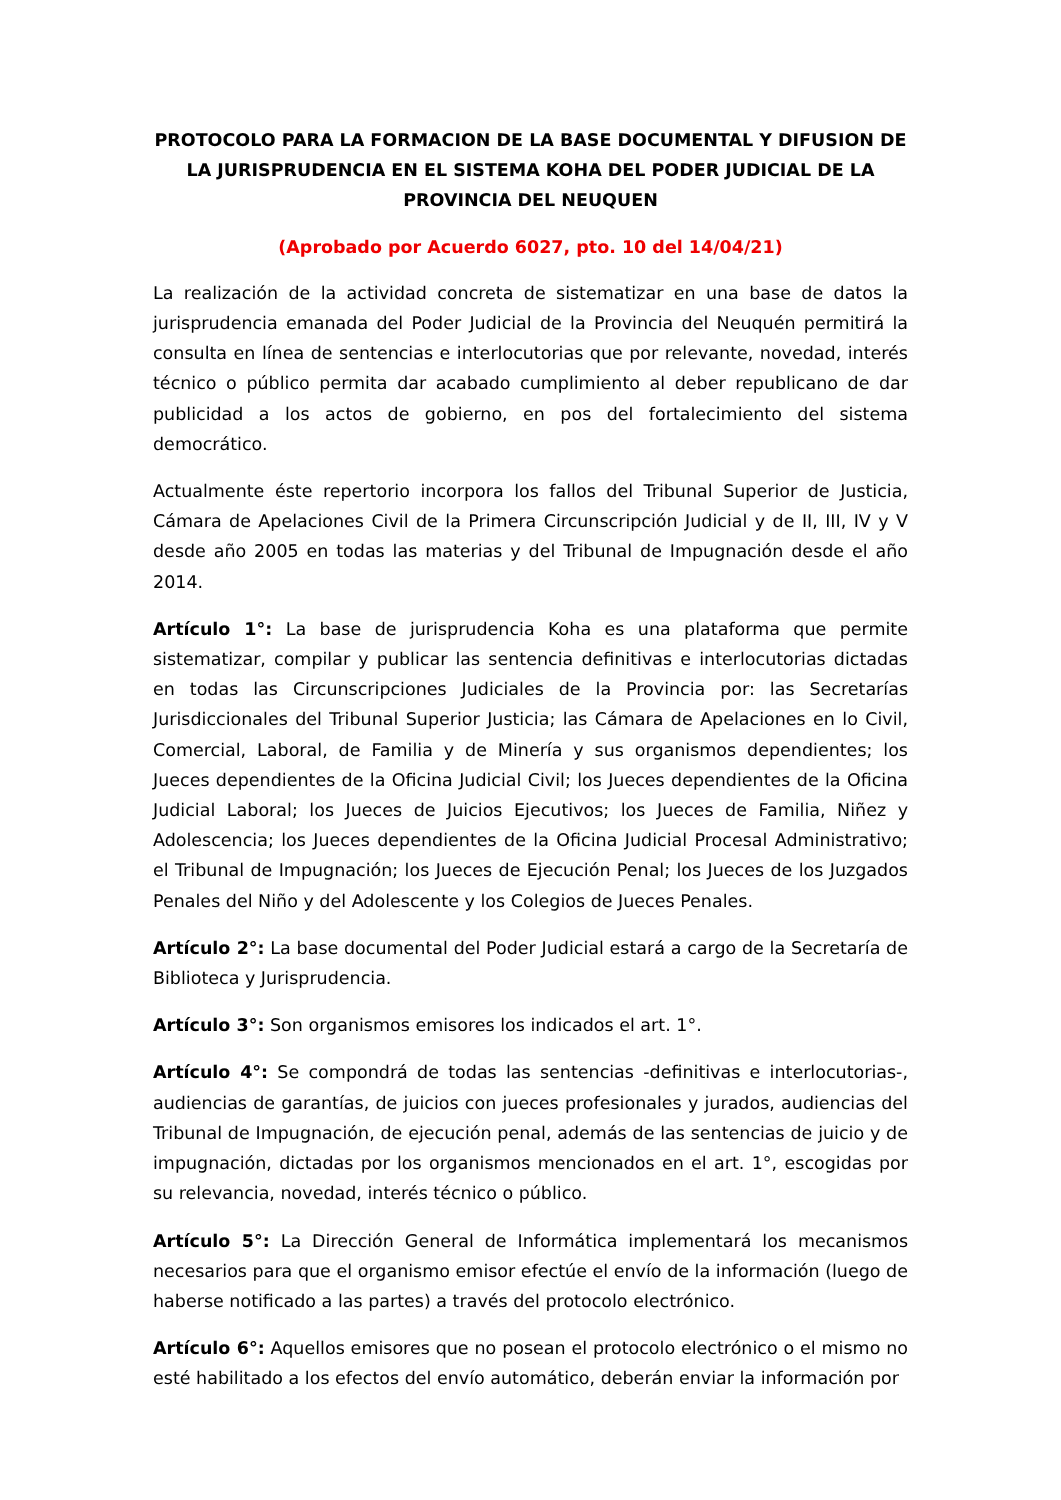PROTOCOLO PARA LA FORMACION DE LA BASE DOCUMENTAL Y DIFUSION DE LA JURISPRUDENCIA EN EL SISTEMA KOHA DEL PODER JUDICIAL DE LA PROVINCIA DEL NEUQUEN
(Aprobado por Acuerdo 6027, pto. 10 del 14/04/21)
La realización de la actividad concreta de sistematizar en una base de datos la jurisprudencia emanada del Poder Judicial de la Provincia del Neuquén permitirá la consulta en línea de sentencias e interlocutorias que por relevante, novedad, interés técnico o público permita dar acabado cumplimiento al deber republicano de dar publicidad a los actos de gobierno, en pos del fortalecimiento del sistema democrático.
Actualmente éste repertorio incorpora los fallos del Tribunal Superior de Justicia, Cámara de Apelaciones Civil de la Primera Circunscripción Judicial y de II, III, IV y V desde año 2005 en todas las materias y del Tribunal de Impugnación desde el año 2014.
Artículo 1°: La base de jurisprudencia Koha es una plataforma que permite sistematizar, compilar y publicar las sentencia definitivas e interlocutorias dictadas en todas las Circunscripciones Judiciales de la Provincia por: las Secretarías Jurisdiccionales del Tribunal Superior Justicia; las Cámara de Apelaciones en lo Civil, Comercial, Laboral, de Familia y de Minería y sus organismos dependientes; los Jueces dependientes de la Oficina Judicial Civil; los Jueces dependientes de la Oficina Judicial Laboral; los Jueces de Juicios Ejecutivos; los Jueces de Familia, Niñez y Adolescencia; los Jueces dependientes de la Oficina Judicial Procesal Administrativo; el Tribunal de Impugnación; los Jueces de Ejecución Penal; los Jueces de los Juzgados Penales del Niño y del Adolescente y los Colegios de Jueces Penales.
Artículo 2°: La base documental del Poder Judicial estará a cargo de la Secretaría de Biblioteca y Jurisprudencia.
Artículo 3°: Son organismos emisores los indicados el art. 1°.
Artículo 4°: Se compondrá de todas las sentencias -definitivas e interlocutorias-, audiencias de garantías, de juicios con jueces profesionales y jurados, audiencias del Tribunal de Impugnación, de ejecución penal, además de las sentencias de juicio y de impugnación, dictadas por los organismos mencionados en el art. 1°, escogidas por su relevancia, novedad, interés técnico o público.
Artículo 5°: La Dirección General de Informática implementará los mecanismos necesarios para que el organismo emisor efectúe el envío de la información (luego de haberse notificado a las partes) a través del protocolo electrónico.
Artículo 6°: Aquellos emisores que no posean el protocolo electrónico o el mismo no esté habilitado a los efectos del envío automático, deberán enviar la información por